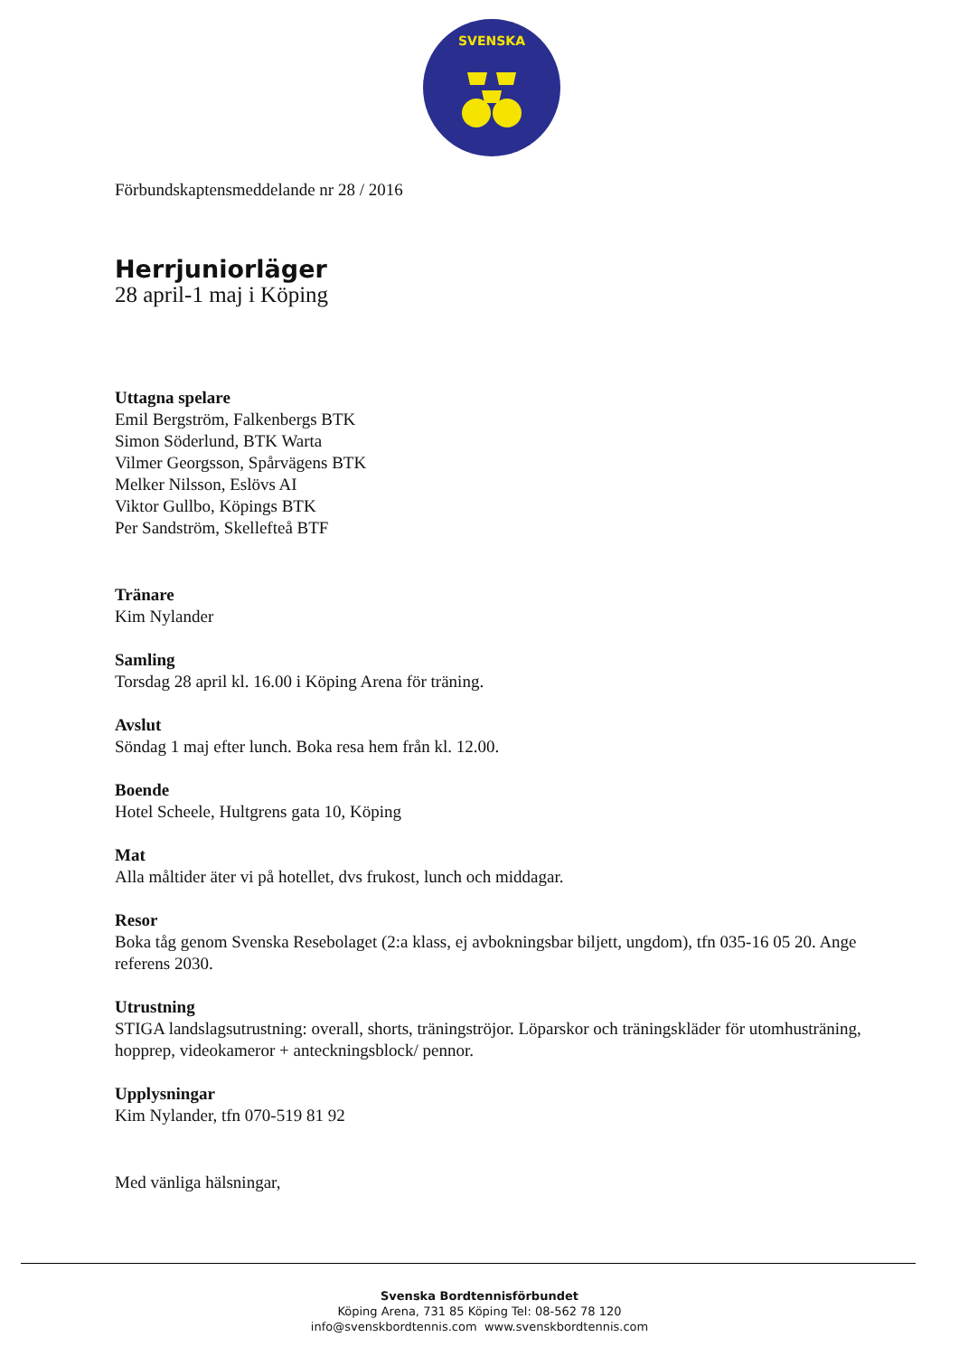SVENSKA
Förbundskaptensmeddelande nr 28 / 2016
Herrjuniorläger
28 april-1 maj i Köping
Uttagna spelare
Emil Bergström, Falkenbergs BTK
Simon Söderlund, BTK Warta
Vilmer Georgsson, Spårvägens BTK
Melker Nilsson, Eslövs AI
Viktor Gullbo, Köpings BTK
Per Sandström, Skellefteå BTF
Tränare
Kim Nylander
Samling
Torsdag 28 april kl. 16.00 i Köping Arena för träning.
Avslut
Söndag 1 maj efter lunch. Boka resa hem från kl. 12.00.
Boende
Hotel Scheele, Hultgrens gata 10, Köping
Mat
Alla måltider äter vi på hotellet, dvs frukost, lunch och middagar.
Resor
Boka tåg genom Svenska Resebolaget (2:a klass, ej avbokningsbar biljett, ungdom), tfn 035-16 05 20. Ange referens 2030.
Utrustning
STIGA landslagsutrustning: overall, shorts, träningströjor. Löparskor och träningskläder för utomhusträning, hopprep, videokameror + anteckningsblock/ pennor.
Upplysningar
Kim Nylander, tfn 070-519 81 92
Med vänliga hälsningar,
Svenska Bordtennisförbundet
Köping Arena, 731 85 Köping Tel: 08-562 78 120
info@svenskbordtennis.com www.svenskbordtennis.com